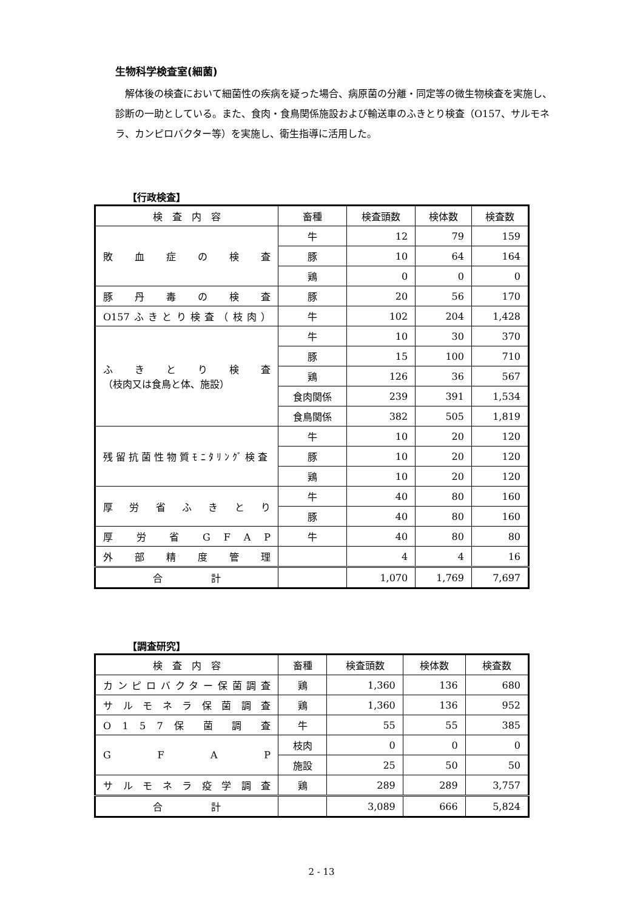生物科学検査室(細菌)
解体後の検査において細菌性の疾病を疑った場合、病原菌の分離・同定等の微生物検査を実施し、診断の一助としている。また、食肉・食鳥関係施設および輸送車のふきとり検査（O157、サルモネラ、カンピロバクター等）を実施し、衛生指導に活用した。
【行政検査】
| 検 査 内 容 | 畜種 | 検査頭数 | 検体数 | 検査数 |
| --- | --- | --- | --- | --- |
| 敗 血 症 の 検 査 | 牛 | 12 | 79 | 159 |
| | 豚 | 10 | 64 | 164 |
| | 鶏 | 0 | 0 | 0 |
| 豚 丹 毒 の 検 査 | 豚 | 20 | 56 | 170 |
| O157ふきとり検査（枝肉） | 牛 | 102 | 204 | 1,428 |
| ふ き と り 検 査 （枝肉又は食鳥と体、施設） | 牛 | 10 | 30 | 370 |
| | 豚 | 15 | 100 | 710 |
| | 鶏 | 126 | 36 | 567 |
| | 食肉関係 | 239 | 391 | 1,534 |
| | 食鳥関係 | 382 | 505 | 1,819 |
| 残留抗菌性物質ﾓﾆﾀﾘﾝｸﾞ検査 | 牛 | 10 | 20 | 120 |
| | 豚 | 10 | 20 | 120 |
| | 鶏 | 10 | 20 | 120 |
| 厚 労 省 ふ き と り | 牛 | 40 | 80 | 160 |
| | 豚 | 40 | 80 | 160 |
| 厚 労 省 G F A P | 牛 | 40 | 80 | 80 |
| 外 部 精 度 管 理 | | 4 | 4 | 16 |
| 合 計 | | 1,070 | 1,769 | 7,697 |
【調査研究】
| 検 査 内 容 | 畜種 | 検査頭数 | 検体数 | 検査数 |
| --- | --- | --- | --- | --- |
| カンピロバクター保菌調査 | 鶏 | 1,360 | 136 | 680 |
| サ ル モ ネ ラ 保 菌 調 査 | 鶏 | 1,360 | 136 | 952 |
| O 1 5 7 保 菌 調 査 | 牛 | 55 | 55 | 385 |
| G F A P | 枝肉 | 0 | 0 | 0 |
| | 施設 | 25 | 50 | 50 |
| サ ル モ ネ ラ 疫 学 調 査 | 鶏 | 289 | 289 | 3,757 |
| 合 計 | | 3,089 | 666 | 5,824 |
2 - 13